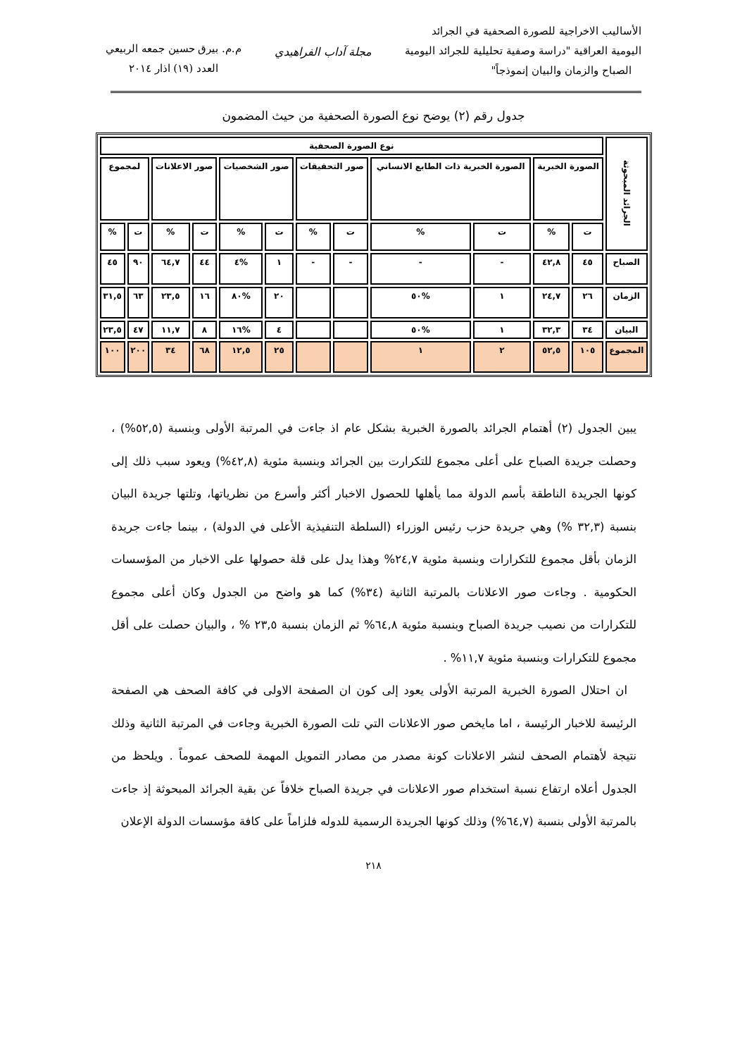الأساليب الاخراجية للصورة الصحفية في الجرائد
اليومية العراقية "دراسة وصفية تحليلية للجرائد اليومية
الصباح والزمان والبيان إنموذجاً"
مجلة آداب الفراهيدي
م.م. بيرق حسين جمعه الربيعي
العدد (١٩) اذار ٢٠١٤
جدول رقم (٢) يوضح نوع الصورة الصحفية من حيث المضمون
| الجرائد المبحوثة | نوع الصورة الصحفية | | | | | | | | | | | |
| --- | --- | --- | --- | --- | --- | --- | --- | --- | --- | --- | --- | --- |
| | الصورة الخبرية | | الصورة الخبرية ذات الطابع الانساني | | صور التحقيقات | | صور الشخصيات | | صور الاعلانات | | لمجموع | |
| | ت | % | ت | % | ت | % | ت | % | ت | % | ت | % |
| الصباح | ٤٥ | ٤٢,٨ | - | - | - | - | ١ | %٤ | ٤٤ | ٦٤,٧ | ٩٠ | ٤٥ |
| الزمان | ٢٦ | ٢٤,٧ | ١ | %٥٠ | | | ٢٠ | %٨٠ | ١٦ | ٢٣,٥ | ٦٣ | ٣١,٥ |
| البيان | ٣٤ | ٣٢,٣ | ١ | %٥٠ | | | ٤ | %١٦ | ٨ | ١١,٧ | ٤٧ | ٢٣,٥ |
| المجموع | ١٠٥ | ٥٢,٥ | ٢ | ١ | | | ٢٥ | ١٢,٥ | ٦٨ | ٣٤ | ٢٠٠ | ١٠٠ |
يبين الجدول (٢) أهتمام الجرائد بالصورة الخبرية بشكل عام اذ جاءت في المرتبة الأولى وبنسبة (٥٢,٥%) ، وحصلت جريدة الصباح على أعلى مجموع للتكرارت بين الجرائد وبنسبة مئوية (٤٢,٨%) ويعود سبب ذلك إلى كونها الجريدة الناطقة بأسم الدولة مما يأهلها للحصول الاخبار أكثر وأسرع من نظرياتها، وتلتها جريدة البيان بنسبة (٣٢,٣ %) وهي جريدة حزب رئيس الوزراء (السلطة التنفيذية الأعلى في الدولة) ، بينما جاءت جريدة الزمان بأقل مجموع للتكرارات وبنسبة مئوية ٢٤,٧% وهذا يدل على قلة حصولها على الاخبار من المؤسسات الحكومية . وجاءت صور الاعلانات بالمرتبة الثانية (٣٤%) كما هو واضح من الجدول وكان أعلى مجموع للتكرارات من نصيب جريدة الصباح وبنسبة مئوية ٦٤,٨% ثم الزمان بنسبة ٢٣,٥ % ، والبيان حصلت على أقل مجموع للتكرارات وبنسبة مئوية ١١,٧% .
ان احتلال الصورة الخبرية المرتبة الأولى يعود إلى كون ان الصفحة الاولى في كافة الصحف هي الصفحة الرئيسة للاخبار الرئيسة ، اما مايخص صور الاعلانات التي تلت الصورة الخبرية وجاءت في المرتبة الثانية وذلك نتيجة لأهتمام الصحف لنشر الاعلانات كونة مصدر من مصادر التمويل المهمة للصحف عموماً . ويلحظ من الجدول أعلاه ارتفاع نسبة استخدام صور الاعلانات في جريدة الصباح خلافاً عن بقية الجرائد المبحوثة إذ جاءت بالمرتبة الأولى بنسبة (٦٤,٧%) وذلك كونها الجريدة الرسمية للدوله فلزاماً على كافة مؤسسات الدولة الإعلان
٢١٨